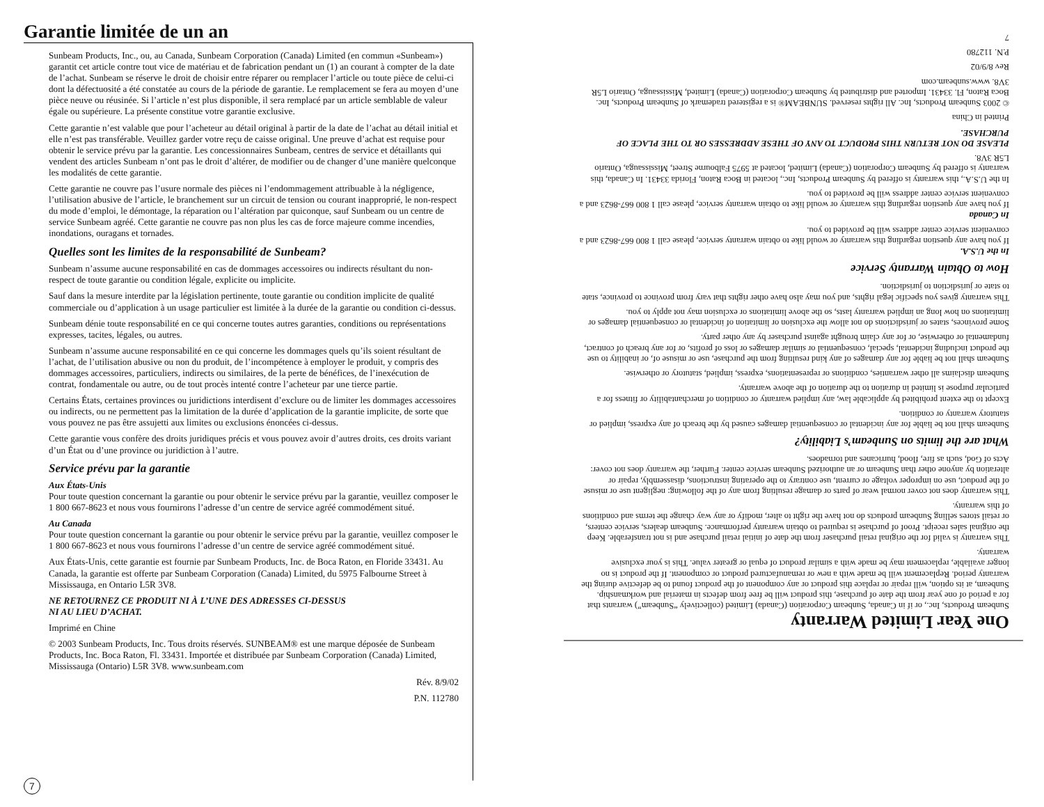Garantie limitée de un an
Sunbeam Products, Inc., ou, au Canada, Sunbeam Corporation (Canada) Limited (en commun «Sunbeam») garantit cet article contre tout vice de matériau et de fabrication pendant un (1) an courant à compter de la date de l’achat. Sunbeam se réserve le droit de choisir entre réparer ou remplacer l’article ou toute pièce de celui-ci dont la défectuosité a été constatée au cours de la période de garantie. Le remplacement se fera au moyen d’une pièce neuve ou réusinée. Si l’article n’est plus disponible, il sera remplacé par un article semblable de valeur égale ou supérieure. La présente constitue votre garantie exclusive.
Cette garantie n’est valable que pour l’acheteur au détail original à partir de la date de l’achat au détail initial et elle n’est pas transférable. Veuillez garder votre reçu de caisse original. Une preuve d’achat est requise pour obtenir le service prévu par la garantie. Les concessionnaires Sunbeam, centres de service et détaillants qui vendent des articles Sunbeam n’ont pas le droit d’altérer, de modifier ou de changer d’une manière quelconque les modalités de cette garantie.
Cette garantie ne couvre pas l’usure normale des pièces ni l’endommagement attribuable à la négligence, l’utilisation abusive de l’article, le branchement sur un circuit de tension ou courant inapproprié, le non-respect du mode d’emploi, le démontage, la réparation ou l’altération par quiconque, sauf Sunbeam ou un centre de service Sunbeam agréé. Cette garantie ne couvre pas non plus les cas de force majeure comme incendies, inondations, ouragans et tornades.
Quelles sont les limites de la responsabilité de Sunbeam?
Sunbeam n’assume aucune responsabilité en cas de dommages accessoires ou indirects résultant du non-respect de toute garantie ou condition légale, explicite ou implicite.
Sauf dans la mesure interdite par la législation pertinente, toute garantie ou condition implicite de qualité commerciale ou d’application à un usage particulier est limitée à la durée de la garantie ou condition ci-dessus.
Sunbeam dénie toute responsabilité en ce qui concerne toutes autres garanties, conditions ou représentations expresses, tacites, légales, ou autres.
Sunbeam n’assume aucune responsabilité en ce qui concerne les dommages quels qu’ils soient résultant de l’achat, de l’utilisation abusive ou non du produit, de l’incompétence à employer le produit, y compris des dommages accessoires, particuliers, indirects ou similaires, de la perte de bénéfices, de l’inexécution de contrat, fondamentale ou autre, ou de tout procès intenté contre l’acheteur par une tierce partie.
Certains États, certaines provinces ou juridictions interdisent d’exclure ou de limiter les dommages accessoires ou indirects, ou ne permettent pas la limitation de la durée d’application de la garantie implicite, de sorte que vous pouvez ne pas être assujetti aux limites ou exclusions énoncées ci-dessus.
Cette garantie vous confère des droits juridiques précis et vous pouvez avoir d’autres droits, ces droits variant d’un État ou d’une province ou juridiction à l’autre.
Service prévu par la garantie
Aux États-Unis
Pour toute question concernant la garantie ou pour obtenir le service prévu par la garantie, veuillez composer le 1 800 667-8623 et nous vous fournirons l’adresse d’un centre de service agréé commodément situé.
Au Canada
Pour toute question concernant la garantie ou pour obtenir le service prévu par la garantie, veuillez composer le 1 800 667-8623 et nous vous fournirons l’adresse d’un centre de service agréé commodément situé.
Aux États-Unis, cette garantie est fournie par Sunbeam Products, Inc. de Boca Raton, en Floride 33431. Au Canada, la garantie est offerte par Sunbeam Corporation (Canada) Limited, du 5975 Falbourne Street à Mississauga, en Ontario L5R 3V8.
NE RETOURNEZ CE PRODUIT NI À L’UNE DES ADRESSES CI-DESSUS
NI AU LIEU D’ACHAT.
Imprimé en Chine
© 2003 Sunbeam Products, Inc. Tous droits réservés. SUNBEAM® est une marque déposée de Sunbeam Products, Inc. Boca Raton, Fl. 33431. Importée et distribuée par Sunbeam Corporation (Canada) Limited, Mississauga (Ontario) L5R 3V8. www.sunbeam.com
Rév. 8/9/02
P.N. 112780
7
One Year Limited Warranty
Sunbeam Products, Inc., or if in Canada, Sunbeam Corporation (Canada) Limited (collectively “Sunbeam”) warrants that for a period of one year from the date of purchase, this product will be free from defects in material and workmanship. Sunbeam, at its option, will repair or replace this product or any component of the product found to be defective during the warranty period. Replacement will be made with a new or remanufactured product or component. If the product is no longer available, replacement may be made with a similar product of equal or greater value. This is your exclusive warranty.
This warranty is valid for the original retail purchaser from the date of initial retail purchase and is not transferable. Keep the original sales receipt. Proof of purchase is required to obtain warranty performance. Sunbeam dealers, service centers, or retail stores selling Sunbeam products do not have the right to alter, modify or any way change the terms and conditions of this warranty.
This warranty does not cover normal wear of parts or damage resulting from any of the following: negligent use or misuse of the product, use on improper voltage or current, use contrary to the operating instructions, disassembly, repair or alteration by anyone other than Sunbeam or an authorized Sunbeam service center. Further, the warranty does not cover: Acts of God, such as fire, flood, hurricanes and tornadoes.
What are the limits on Sunbeam’s Liability?
Sunbeam shall not be liable for any incidental or consequential damages caused by the breach of any express, implied or statutory warranty or condition.
Except to the extent prohibited by applicable law, any implied warranty or condition of merchantability or fitness for a particular purpose is limited in duration to the duration of the above warranty.
Sunbeam disclaims all other warranties, conditions or representations, express, implied, statutory or otherwise.
Sunbeam shall not be liable for any damages of any kind resulting from the purchase, use or misuse of, or inability to use the product including incidental, special, consequential or similar damages or loss of profits, or for any breach of contract, fundamental or otherwise, or for any claim brought against purchaser by any other party.
Some provinces, states or jurisdictions do not allow the exclusion or limitation of incidental or consequential damages or limitations on how long an implied warranty lasts, so the above limitations or exclusion may not apply to you.
This warranty gives you specific legal rights, and you may also have other rights that vary from province to province, state to state or jurisdiction to jurisdiction.
How to Obtain Warranty Service
In the U.S.A.
If you have any question regarding this warranty or would like to obtain warranty service, please call 1 800 667-8623 and a convenient service center address will be provided to you.
In Canada
If you have any question regarding this warranty or would like to obtain warranty service, please call 1 800 667-8623 and a convenient service center address will be provided to you.
In the U.S.A., this warranty is offered by Sunbeam Products, Inc., located in Boca Raton, Florida 33431. In Canada, this warranty is offered by Sunbeam Corporation (Canada) Limited, located at 5975 Falbourne Street, Mississauga, Ontario L5R 3V8.
PLEASE DO NOT RETURN THIS PRODUCT TO ANY OF THESE ADDRESSES OR TO THE PLACE OF PURCHASE.
Printed in China
© 2003 Sunbeam Products, Inc. All rights reserved. SUNBEAM® is a registered trademark of Sunbeam Products, Inc. Boca Raton, Fl. 33431. Imported and distributed by Sunbeam Corporation (Canada) Limited, Mississauga, Ontario L5R 3V8. www.sunbeam.com
Rev 8/9/02
P.N. 112780
7